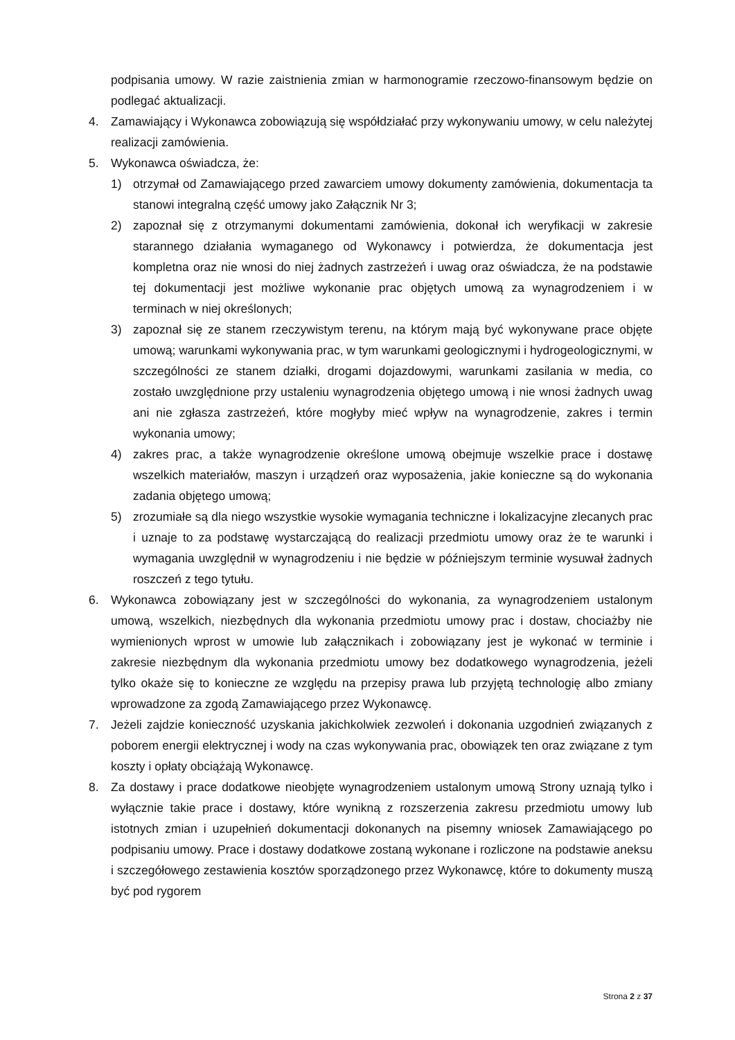podpisania umowy. W razie zaistnienia zmian w harmonogramie rzeczowo-finansowym będzie on podlegać aktualizacji.
4. Zamawiający i Wykonawca zobowiązują się współdziałać przy wykonywaniu umowy, w celu należytej realizacji zamówienia.
5. Wykonawca oświadcza, że:
1) otrzymał od Zamawiającego przed zawarciem umowy dokumenty zamówienia, dokumentacja ta stanowi integralną część umowy jako Załącznik Nr 3;
2) zapoznał się z otrzymanymi dokumentami zamówienia, dokonał ich weryfikacji w zakresie starannego działania wymaganego od Wykonawcy i potwierdza, że dokumentacja jest kompletna oraz nie wnosi do niej żadnych zastrzeżeń i uwag oraz oświadcza, że na podstawie tej dokumentacji jest możliwe wykonanie prac objętych umową za wynagrodzeniem i w terminach w niej określonych;
3) zapoznał się ze stanem rzeczywistym terenu, na którym mają być wykonywane prace objęte umową; warunkami wykonywania prac, w tym warunkami geologicznymi i hydrogeologicznymi, w szczególności ze stanem działki, drogami dojazdowymi, warunkami zasilania w media, co zostało uwzględnione przy ustaleniu wynagrodzenia objętego umową i nie wnosi żadnych uwag ani nie zgłasza zastrzeżeń, które mogłyby mieć wpływ na wynagrodzenie, zakres i termin wykonania umowy;
4) zakres prac, a także wynagrodzenie określone umową obejmuje wszelkie prace i dostawę wszelkich materiałów, maszyn i urządzeń oraz wyposażenia, jakie konieczne są do wykonania zadania objętego umową;
5) zrozumiałe są dla niego wszystkie wysokie wymagania techniczne i lokalizacyjne zlecanych prac i uznaje to za podstawę wystarczającą do realizacji przedmiotu umowy oraz że te warunki i wymagania uwzględnił w wynagrodzeniu i nie będzie w późniejszym terminie wysuwał żadnych roszczeń z tego tytułu.
6. Wykonawca zobowiązany jest w szczególności do wykonania, za wynagrodzeniem ustalonym umową, wszelkich, niezbędnych dla wykonania przedmiotu umowy prac i dostaw, chociażby nie wymienionych wprost w umowie lub załącznikach i zobowiązany jest je wykonać w terminie i zakresie niezbędnym dla wykonania przedmiotu umowy bez dodatkowego wynagrodzenia, jeżeli tylko okaże się to konieczne ze względu na przepisy prawa lub przyjętą technologię albo zmiany wprowadzone za zgodą Zamawiającego przez Wykonawcę.
7. Jeżeli zajdzie konieczność uzyskania jakichkolwiek zezwoleń i dokonania uzgodnień związanych z poborem energii elektrycznej i wody na czas wykonywania prac, obowiązek ten oraz związane z tym koszty i opłaty obciążają Wykonawcę.
8. Za dostawy i prace dodatkowe nieobjęte wynagrodzeniem ustalonym umową Strony uznają tylko i wyłącznie takie prace i dostawy, które wynikną z rozszerzenia zakresu przedmiotu umowy lub istotnych zmian i uzupełnień dokumentacji dokonanych na pisemny wniosek Zamawiającego po podpisaniu umowy. Prace i dostawy dodatkowe zostaną wykonane i rozliczone na podstawie aneksu i szczegółowego zestawienia kosztów sporządzonego przez Wykonawcę, które to dokumenty muszą być pod rygorem
Strona 2 z 37